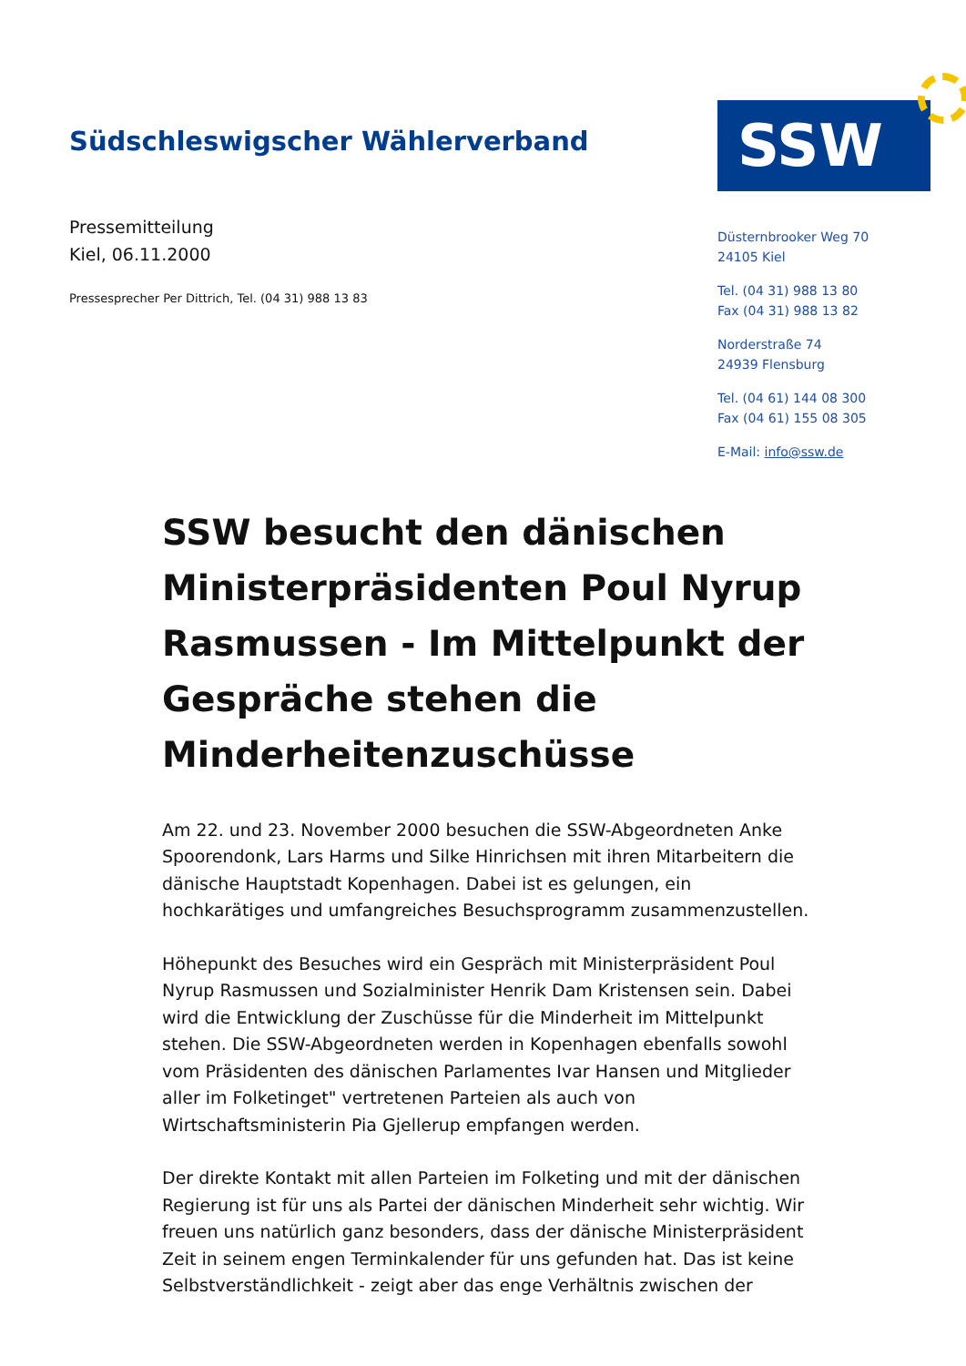Südschleswigscher Wählerverband
Pressemitteilung
Kiel, 06.11.2000
Pressesprecher Per Dittrich, Tel. (04 31) 988 13 83
SSW
Düsternbrooker Weg 70
24105 Kiel
Tel. (04 31) 988 13 80
Fax (04 31) 988 13 82
Norderstraße 74
24939 Flensburg
Tel. (04 61) 144 08 300
Fax (04 61) 155 08 305
E-Mail: info@ssw.de
SSW besucht den dänischen Ministerpräsidenten Poul Nyrup Rasmussen - Im Mittelpunkt der Gespräche stehen die Minderheitenzuschüsse
Am 22. und 23. November 2000 besuchen die SSW-Abgeordneten Anke Spoorendonk, Lars Harms und Silke Hinrichsen mit ihren Mitarbeitern die dänische Hauptstadt Kopenhagen. Dabei ist es gelungen, ein hochkarätiges und umfangreiches Besuchsprogramm zusammenzustellen.
Höhepunkt des Besuches wird ein Gespräch mit Ministerpräsident Poul Nyrup Rasmussen und Sozialminister Henrik Dam Kristensen sein. Dabei wird die Entwicklung der Zuschüsse für die Minderheit im Mittelpunkt stehen. Die SSW-Abgeordneten werden in Kopenhagen ebenfalls sowohl vom Präsidenten des dänischen Parlamentes Ivar Hansen und Mitglieder aller im Folketinget" vertretenen Parteien als auch von Wirtschaftsministerin Pia Gjellerup empfangen werden.
Der direkte Kontakt mit allen Parteien im Folketing und mit der dänischen Regierung ist für uns als Partei der dänischen Minderheit sehr wichtig. Wir freuen uns natürlich ganz besonders, dass der dänische Ministerpräsident Zeit in seinem engen Terminkalender für uns gefunden hat. Das ist keine Selbstverständlichkeit - zeigt aber das enge Verhältnis zwischen der